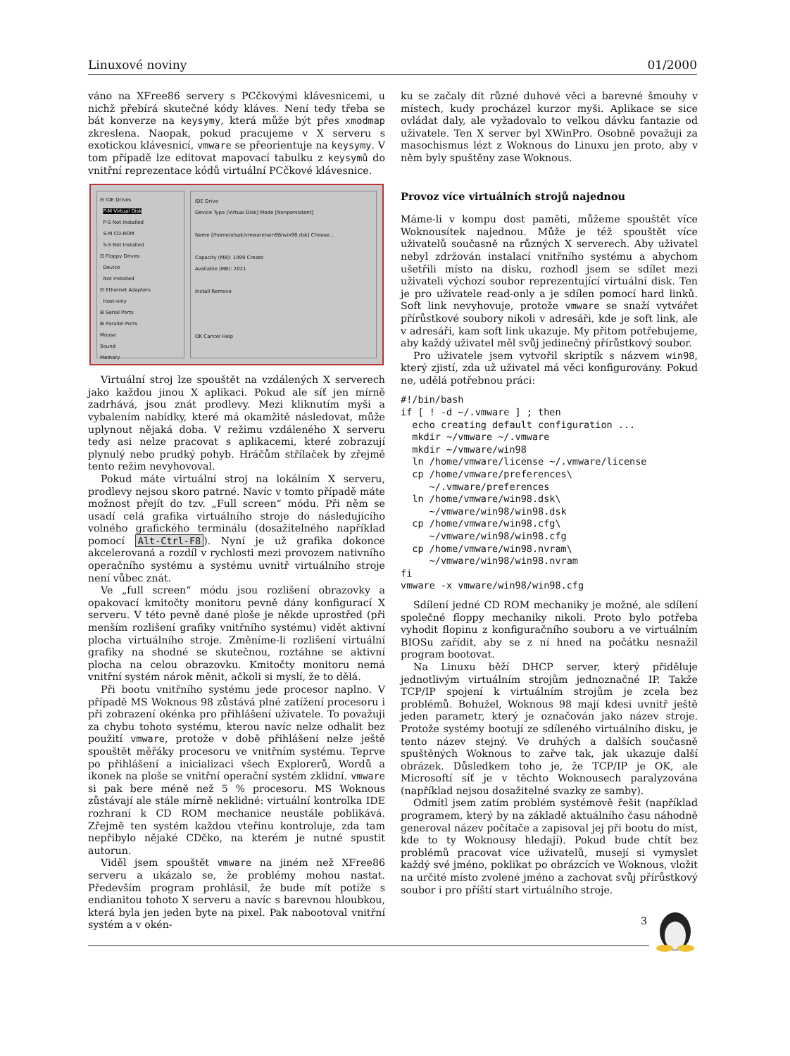Linuxové noviny 01/2000
váno na XFree86 servery s PCčkovými klávesnicemi, u nichž přebírá skutečné kódy kláves. Není tedy třeba se bát konverze na keysymy, která může být přes xmodmap zkreslena. Naopak, pokud pracujeme v X serveru s exotickou klávesnicí, vmware se přeorientuje na keysymy. V tom případě lze editovat mapovací tabulku z keysymů do vnitřní reprezentace kódů virtuální PCčkové klávesnice.
⊟ IDE Drives
P-M Virtual Disk
P-S Not Installed
S-M CD-ROM
S-S Not Installed
⊟ Floppy Drives
Device
Not Installed
⊟ Ethernet Adapters
Host-only
⊞ Serial Ports
⊞ Parallel Ports
Mouse
Sound
Memory
IDE Drive
Device Type [Virtual Disk] Mode [Nonpersistent]
Name [/home/olsak/vmware/win98/win98.dsk] Choose...
Capacity (MB): 1499 Create
Available (MB): 2021
Install Remove
OK Cancel Help
Virtuální stroj lze spouštět na vzdálených X serverech jako každou jinou X aplikaci. Pokud ale síť jen mírně zadrhává, jsou znát prodlevy. Mezi kliknutím myši a vybalením nabídky, které má okamžitě následovat, může uplynout nějaká doba. V režimu vzdáleného X serveru tedy asi nelze pracovat s aplikacemi, které zobrazují plynulý nebo prudký pohyb. Hráčům střílaček by zřejmě tento režim nevyhovoval.
Pokud máte virtuální stroj na lokálním X serveru, prodlevy nejsou skoro patrné. Navíc v tomto případě máte možnost přejít do tzv. „Full screen“ módu. Při něm se usadí celá grafika virtuálního stroje do následujícího volného grafického terminálu (dosažitelného například pomocí Alt-Ctrl-F8). Nyní je už grafika dokonce akcelerovaná a rozdíl v rychlosti mezi provozem nativního operačního systému a systému uvnitř virtuálního stroje není vůbec znát.
Ve „full screen“ módu jsou rozlišení obrazovky a opakovací kmitočty monitoru pevně dány konfigurací X serveru. V této pevně dané ploše je někde uprostřed (při menším rozlišení grafiky vnitřního systému) vidět aktivní plocha virtuálního stroje. Změníme-li rozlišení virtuální grafiky na shodné se skutečnou, roztáhne se aktivní plocha na celou obrazovku. Kmitočty monitoru nemá vnitřní systém nárok měnit, ačkoli si myslí, že to dělá.
Při bootu vnitřního systému jede procesor naplno. V případě MS Woknous 98 zůstává plné zatížení procesoru i při zobrazení okénka pro přihlášení uživatele. To považuji za chybu tohoto systému, kterou navíc nelze odhalit bez použití vmware, protože v době přihlášení nelze ještě spouštět měřáky procesoru ve vnitřním systému. Teprve po přihlášení a inicializaci všech Explorerů, Wordů a ikonek na ploše se vnitřní operační systém zklidní. vmware si pak bere méně než 5 % procesoru. MS Woknous zůstávají ale stále mírně neklidné: virtuální kontrolka IDE rozhraní k CD ROM mechanice neustále poblikává. Zřejmě ten systém každou vteřinu kontroluje, zda tam nepřibylo nějaké CDčko, na kterém je nutné spustit autorun.
Viděl jsem spouštět vmware na jiném než XFree86 serveru a ukázalo se, že problémy mohou nastat. Především program prohlásil, že bude mít potíže s endianitou tohoto X serveru a navíc s barevnou hloubkou, která byla jen jeden byte na pixel. Pak nabootoval vnitřní systém a v okén-
ku se začaly dít různé duhové věci a barevné šmouhy v místech, kudy procházel kurzor myši. Aplikace se sice ovládat daly, ale vyžadovalo to velkou dávku fantazie od uživatele. Ten X server byl XWinPro. Osobně považuji za masochismus lézt z Woknous do Linuxu jen proto, aby v něm byly spuštěny zase Woknous.
Provoz více virtuálních strojů najednou
Máme-li v kompu dost paměti, můžeme spouštět více Woknousítek najednou. Může je též spouštět více uživatelů současně na různých X serverech. Aby uživatel nebyl zdržován instalací vnitřního systému a abychom ušetřili místo na disku, rozhodl jsem se sdílet mezi uživateli výchozí soubor reprezentující virtuální disk. Ten je pro uživatele read-only a je sdílen pomocí hard linků. Soft link nevyhovuje, protože vmware se snaží vytvářet přírůstkové soubory nikoli v adresáři, kde je soft link, ale v adresáři, kam soft link ukazuje. My přitom potřebujeme, aby každý uživatel měl svůj jedinečný přírůstkový soubor.
Pro uživatele jsem vytvořil skriptík s názvem win98, který zjistí, zda už uživatel má věci konfigurovány. Pokud ne, udělá potřebnou práci:
#!/bin/bash
if [ ! -d ~/.vmware ] ; then
  echo creating default configuration ...
  mkdir ~/vmware ~/.vmware
  mkdir ~/vmware/win98
  ln /home/vmware/license ~/.vmware/license
  cp /home/vmware/preferences\
     ~/.vmware/preferences
  ln /home/vmware/win98.dsk\
     ~/vmware/win98/win98.dsk
  cp /home/vmware/win98.cfg\
     ~/vmware/win98/win98.cfg
  cp /home/vmware/win98.nvram\
     ~/vmware/win98/win98.nvram
fi
vmware -x vmware/win98/win98.cfg
Sdílení jedné CD ROM mechaniky je možné, ale sdílení společné floppy mechaniky nikoli. Proto bylo potřeba vyhodit flopinu z konfiguračního souboru a ve virtuálním BIOSu zařídit, aby se z ní hned na počátku nesnažil program bootovat.
Na Linuxu běží DHCP server, který přiděluje jednotlivým virtuálním strojům jednoznačné IP. Takže TCP/IP spojení k virtuálním strojům je zcela bez problémů. Bohužel, Woknous 98 mají kdesi uvnitř ještě jeden parametr, který je označován jako název stroje. Protože systémy bootují ze sdíleného virtuálního disku, je tento název stejný. Ve druhých a dalších současně spuštěných Woknous to zařve tak, jak ukazuje další obrázek. Důsledkem toho je, že TCP/IP je OK, ale Microsoftí síť je v těchto Woknousech paralyzována (například nejsou dosažitelné svazky ze samby).
Odmítl jsem zatím problém systémově řešit (například programem, který by na základě aktuálního času náhodně generoval název počítače a zapisoval jej při bootu do míst, kde to ty Woknousy hledají). Pokud bude chtít bez problémů pracovat více uživatelů, musejí si vymyslet každý své jméno, poklikat po obrázcích ve Woknous, vložit na určité místo zvolené jméno a zachovat svůj přírůstkový soubor i pro příští start virtuálního stroje.
3